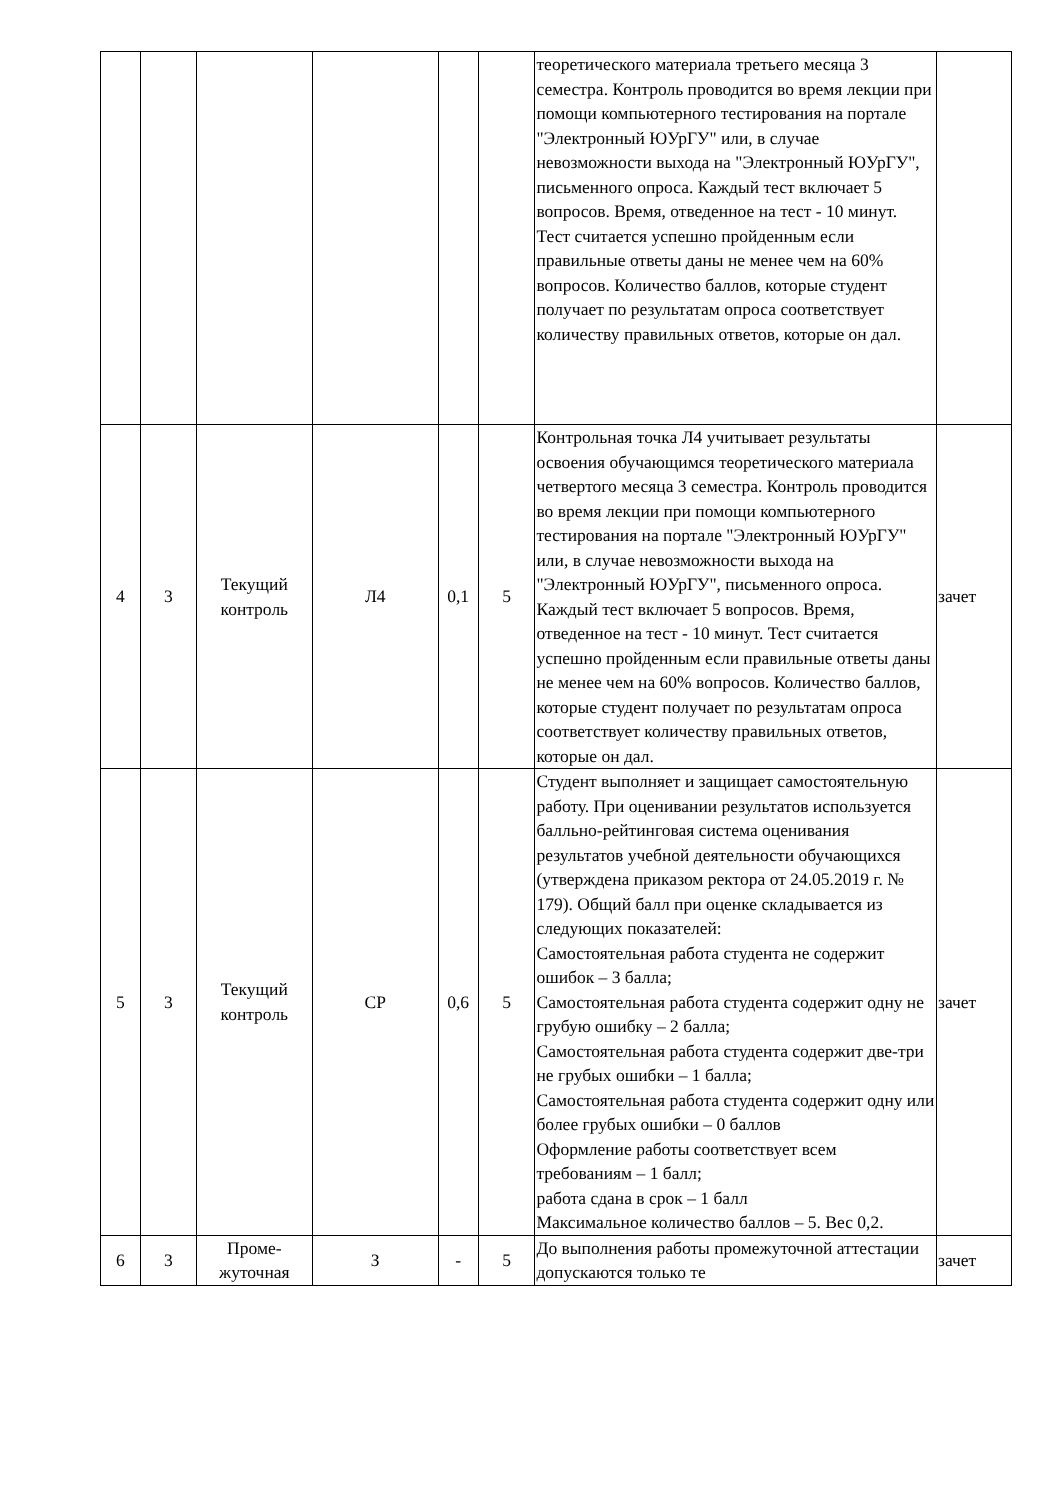| | | | | | | теоретического материала третьего месяца 3 семестра. Контроль проводится во время лекции при помощи компьютерного тестирования на портале "Электронный ЮУрГУ" или, в случае невозможности выхода на "Электронный ЮУрГУ", письменного опроса. Каждый тест включает 5 вопросов. Время, отведенное на тест - 10 минут. Тест считается успешно пройденным если правильные ответы даны не менее чем на 60% вопросов. Количество баллов, которые студент получает по результатам опроса соответствует количеству правильных ответов, которые он дал. | |
| 4 | 3 | Текущий контроль | Л4 | 0,1 | 5 | Контрольная точка Л4 учитывает результаты освоения обучающимся теоретического материала четвертого месяца 3 семестра. Контроль проводится во время лекции при помощи компьютерного тестирования на портале "Электронный ЮУрГУ" или, в случае невозможности выхода на "Электронный ЮУрГУ", письменного опроса. Каждый тест включает 5 вопросов. Время, отведенное на тест - 10 минут. Тест считается успешно пройденным если правильные ответы даны не менее чем на 60% вопросов. Количество баллов, которые студент получает по результатам опроса соответствует количеству правильных ответов, которые он дал. | зачет |
| 5 | 3 | Текущий контроль | СР | 0,6 | 5 | Студент выполняет и защищает самостоятельную работу. При оценивании результатов используется балльно-рейтинговая система оценивания результатов учебной деятельности обучающихся (утверждена приказом ректора от 24.05.2019 г. № 179). Общий балл при оценке складывается из следующих показателей: Самостоятельная работа студента не содержит ошибок – 3 балла; Самостоятельная работа студента содержит одну не грубую ошибку – 2 балла; Самостоятельная работа студента содержит две-три не грубых ошибки – 1 балла; Самостоятельная работа студента содержит одну или более грубых ошибки – 0 баллов Оформление работы соответствует всем требованиям – 1 балл; работа сдана в срок – 1 балл Максимальное количество баллов – 5. Вес 0,2. | зачет |
| 6 | 3 | Проме- жуточная | З | - | 5 | До выполнения работы промежуточной аттестации допускаются только те | зачет |